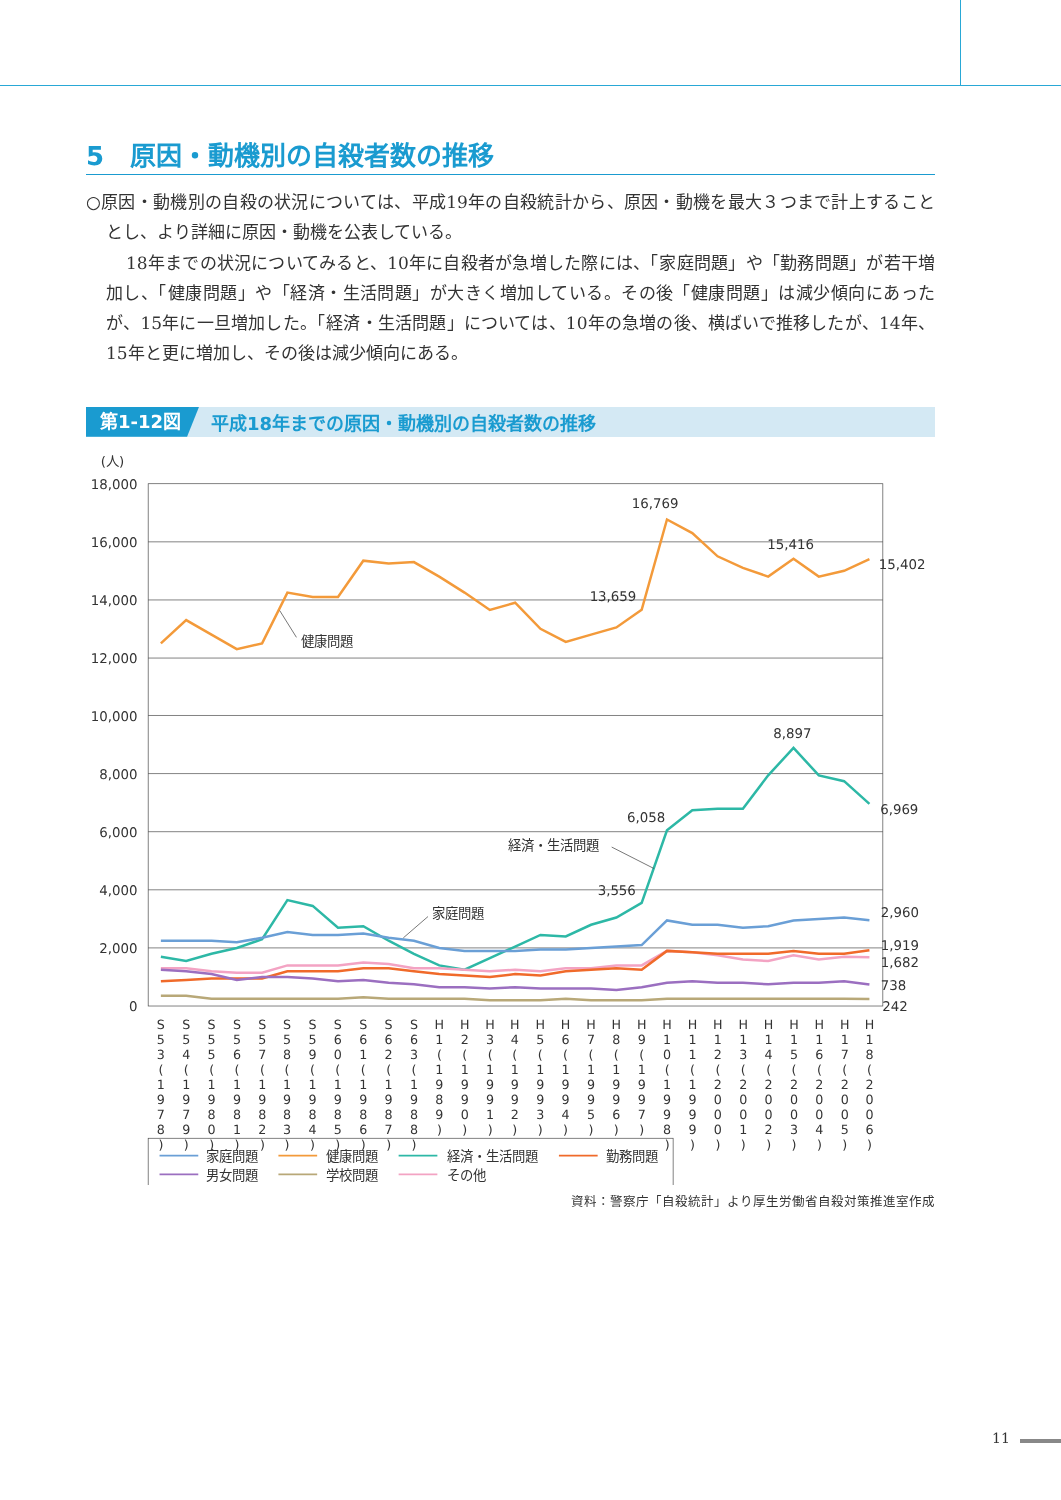5　原因・動機別の自殺者数の推移
○原因・動機別の自殺の状況については、平成19年の自殺統計から、原因・動機を最大３つまで計上することとし、より詳細に原因・動機を公表している。
18年までの状況についてみると、10年に自殺者が急増した際には、「家庭問題」や「勤務問題」が若干増加し、「健康問題」や「経済・生活問題」が大きく増加している。その後「健康問題」は減少傾向にあったが、15年に一旦増加した。「経済・生活問題」については、10年の急増の後、横ばいで推移したが、14年、15年と更に増加し、その後は減少傾向にある。
第1-12図 平成18年までの原因・動機別の自殺者数の推移
(人)
18,000
16,000
14,000
12,000
10,000
8,000
6,000
4,000
2,000
0
16,769
15,416
15,402
13,659
8,897
6,969
6,058
3,556
2,960
1,919
1,682
738
242
健康問題
経済・生活問題
家庭問題
S53(1978)
S54(1979)
S55(1980)
S56(1981)
S57(1982)
S58(1983)
S59(1984)
S60(1985)
S61(1986)
S62(1987)
S63(1988)
H1(1989)
H2(1990)
H3(1991)
H4(1992)
H5(1993)
H6(1994)
H7(1995)
H8(1996)
H9(1997)
H10(1998)
H11(1999)
H12(2000)
H13(2001)
H14(2002)
H15(2003)
H16(2004)
H17(2005)
H18(2006)
家庭問題
健康問題
経済・生活問題
勤務問題
男女問題
学校問題
その他
資料：警察庁「自殺統計」より厚生労働省自殺対策推進室作成
11